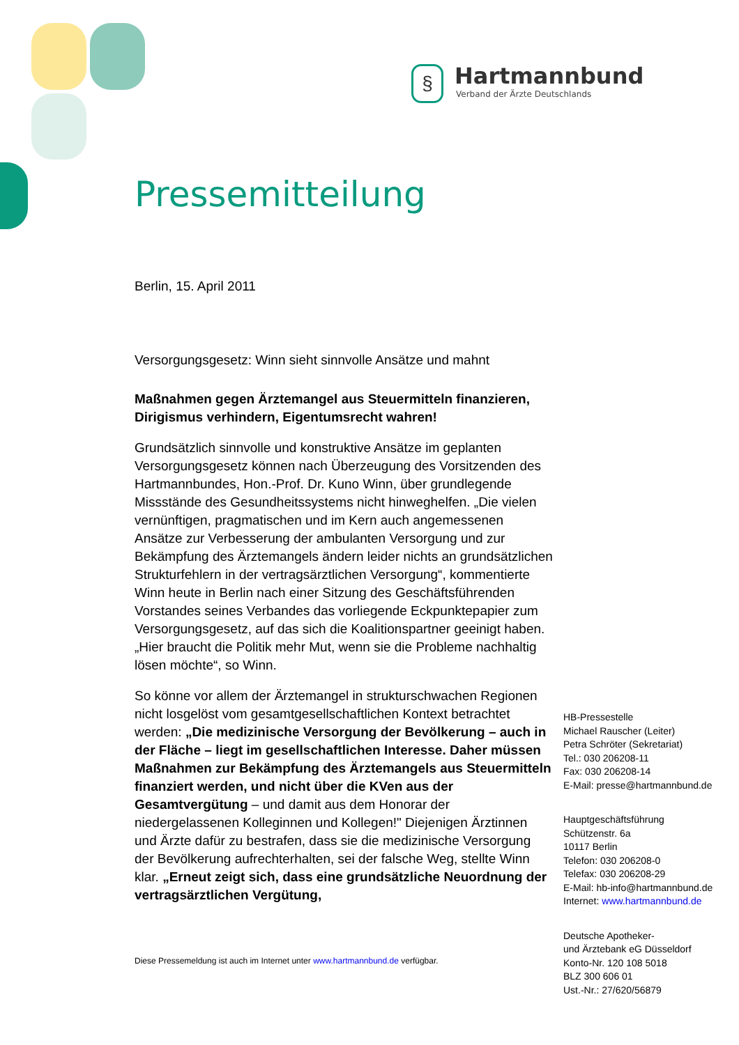§
Hartmannbund
Verband der Ärzte Deutschlands
Pressemitteilung
Berlin, 15. April 2011
Versorgungsgesetz: Winn sieht sinnvolle Ansätze und mahnt
Maßnahmen gegen Ärztemangel aus Steuermitteln finanzieren, Dirigismus verhindern, Eigentumsrecht wahren!
Grundsätzlich sinnvolle und konstruktive Ansätze im geplanten Versorgungsgesetz können nach Überzeugung des Vorsitzenden des Hartmannbundes, Hon.-Prof. Dr. Kuno Winn, über grundlegende Missstände des Gesundheitssystems nicht hinweghelfen. „Die vielen vernünftigen, pragmatischen und im Kern auch angemessenen Ansätze zur Verbesserung der ambulanten Versorgung und zur Bekämpfung des Ärztemangels ändern leider nichts an grundsätzlichen Strukturfehlern in der vertragsärztlichen Versorgung“, kommentierte Winn heute in Berlin nach einer Sitzung des Geschäftsführenden Vorstandes seines Verbandes das vorliegende Eckpunktepapier zum Versorgungsgesetz, auf das sich die Koalitionspartner geeinigt haben. „Hier braucht die Politik mehr Mut, wenn sie die Probleme nachhaltig lösen möchte“, so Winn.
So könne vor allem der Ärztemangel in strukturschwachen Regionen nicht losgelöst vom gesamtgesellschaftlichen Kontext betrachtet werden: „Die medizinische Versorgung der Bevölkerung – auch in der Fläche – liegt im gesellschaftlichen Interesse. Daher müssen Maßnahmen zur Bekämpfung des Ärztemangels aus Steuermitteln finanziert werden, und nicht über die KVen aus der Gesamtvergütung – und damit aus dem Honorar der niedergelassenen Kolleginnen und Kollegen!" Diejenigen Ärztinnen und Ärzte dafür zu bestrafen, dass sie die medizinische Versorgung der Bevölkerung aufrechterhalten, sei der falsche Weg, stellte Winn klar. „Erneut zeigt sich, dass eine grundsätzliche Neuordnung der vertragsärztlichen Vergütung,
HB-Pressestelle
Michael Rauscher (Leiter)
Petra Schröter (Sekretariat)
Tel.: 030 206208-11
Fax: 030 206208-14
E-Mail: presse@hartmannbund.de
Hauptgeschäftsführung
Schützenstr. 6a
10117 Berlin
Telefon: 030 206208-0
Telefax: 030 206208-29
E-Mail: hb-info@hartmannbund.de
Internet: www.hartmannbund.de
Deutsche Apotheker-
und Ärztebank eG Düsseldorf
Konto-Nr. 120 108 5018
BLZ 300 606 01
Ust.-Nr.: 27/620/56879
Diese Pressemeldung ist auch im Internet unter www.hartmannbund.de verfügbar.